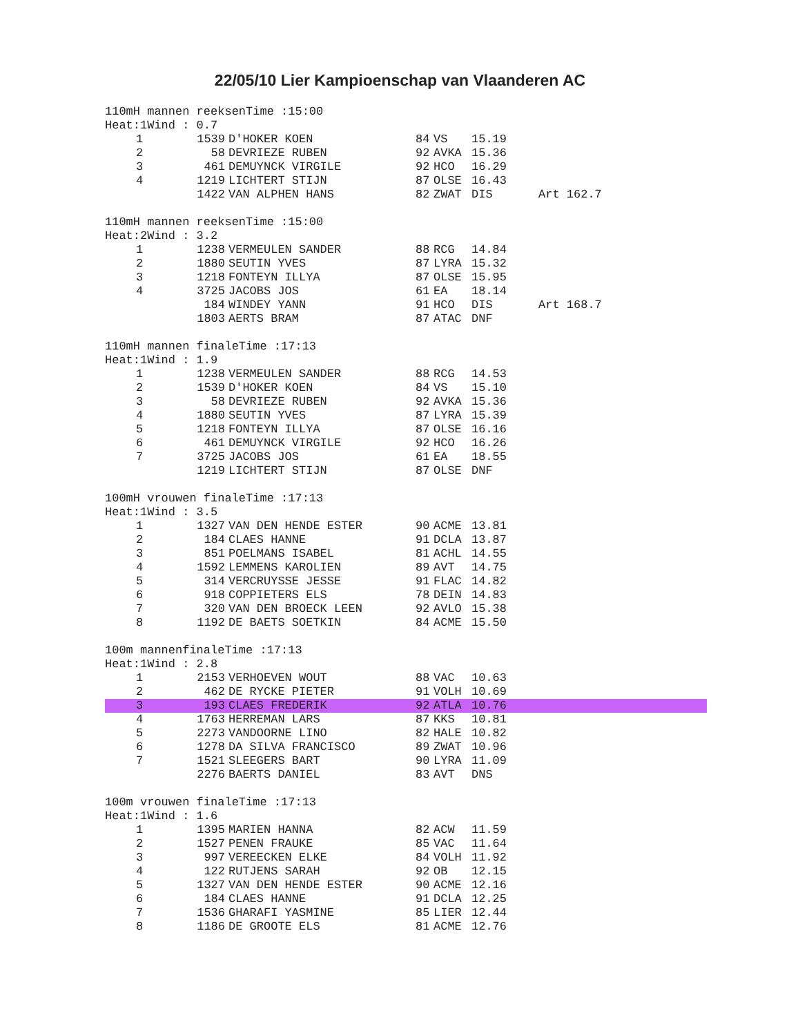22/05/10 Lier Kampioenschap van Vlaanderen AC
110mH mannen reeksenTime :15:00 Heat:1Wind : 0.7
| 1 | 1539 | D'HOKER KOEN | 84 | VS | 15.19 | |
| 2 | 58 | DEVRIEZE RUBEN | 92 | AVKA | 15.36 | |
| 3 | 461 | DEMUYNCK VIRGILE | 92 | HCO | 16.29 | |
| 4 | 1219 | LICHTERT STIJN | 87 | OLSE | 16.43 | |
| | 1422 | VAN ALPHEN HANS | 82 | ZWAT | DIS | Art 162.7 |
110mH mannen reeksenTime :15:00 Heat:2Wind : 3.2
| 1 | 1238 | VERMEULEN SANDER | 88 | RCG | 14.84 | |
| 2 | 1880 | SEUTIN YVES | 87 | LYRA | 15.32 | |
| 3 | 1218 | FONTEYN ILLYA | 87 | OLSE | 15.95 | |
| 4 | 3725 | JACOBS JOS | 61 | EA | 18.14 | |
| | 184 | WINDEY YANN | 91 | HCO | DIS | Art 168.7 |
| | 1803 | AERTS BRAM | 87 | ATAC | DNF | |
110mH mannen finaleTime :17:13 Heat:1Wind : 1.9
| 1 | 1238 | VERMEULEN SANDER | 88 | RCG | 14.53 | |
| 2 | 1539 | D'HOKER KOEN | 84 | VS | 15.10 | |
| 3 | 58 | DEVRIEZE RUBEN | 92 | AVKA | 15.36 | |
| 4 | 1880 | SEUTIN YVES | 87 | LYRA | 15.39 | |
| 5 | 1218 | FONTEYN ILLYA | 87 | OLSE | 16.16 | |
| 6 | 461 | DEMUYNCK VIRGILE | 92 | HCO | 16.26 | |
| 7 | 3725 | JACOBS JOS | 61 | EA | 18.55 | |
| | 1219 | LICHTERT STIJN | 87 | OLSE | DNF | |
100mH vrouwen finaleTime :17:13 Heat:1Wind : 3.5
| 1 | 1327 | VAN DEN HENDE ESTER | 90 | ACME | 13.81 | |
| 2 | 184 | CLAES HANNE | 91 | DCLA | 13.87 | |
| 3 | 851 | POELMANS ISABEL | 81 | ACHL | 14.55 | |
| 4 | 1592 | LEMMENS KAROLIEN | 89 | AVT | 14.75 | |
| 5 | 314 | VERCRUYSSE JESSE | 91 | FLAC | 14.82 | |
| 6 | 918 | COPPIETERS ELS | 78 | DEIN | 14.83 | |
| 7 | 320 | VAN DEN BROECK LEEN | 92 | AVLO | 15.38 | |
| 8 | 1192 | DE BAETS SOETKIN | 84 | ACME | 15.50 | |
100m mannenfinaleTime :17:13 Heat:1Wind : 2.8
| 1 | 2153 | VERHOEVEN WOUT | 88 | VAC | 10.63 | |
| 2 | 462 | DE RYCKE PIETER | 91 | VOLH | 10.69 | |
| 3 | 193 | CLAES FREDERIK | 92 | ATLA | 10.76 | |
| 4 | 1763 | HERREMAN LARS | 87 | KKS | 10.81 | |
| 5 | 2273 | VANDOORNE LINO | 82 | HALE | 10.82 | |
| 6 | 1278 | DA SILVA FRANCISCO | 89 | ZWAT | 10.96 | |
| 7 | 1521 | SLEEGERS BART | 90 | LYRA | 11.09 | |
| | 2276 | BAERTS DANIEL | 83 | AVT | DNS | |
100m vrouwen finaleTime :17:13 Heat:1Wind : 1.6
| 1 | 1395 | MARIEN HANNA | 82 | ACW | 11.59 | |
| 2 | 1527 | PENEN FRAUKE | 85 | VAC | 11.64 | |
| 3 | 997 | VEREECKEN ELKE | 84 | VOLH | 11.92 | |
| 4 | 122 | RUTJENS SARAH | 92 | OB | 12.15 | |
| 5 | 1327 | VAN DEN HENDE ESTER | 90 | ACME | 12.16 | |
| 6 | 184 | CLAES HANNE | 91 | DCLA | 12.25 | |
| 7 | 1536 | GHARAFI YASMINE | 85 | LIER | 12.44 | |
| 8 | 1186 | DE GROOTE ELS | 81 | ACME | 12.76 | |